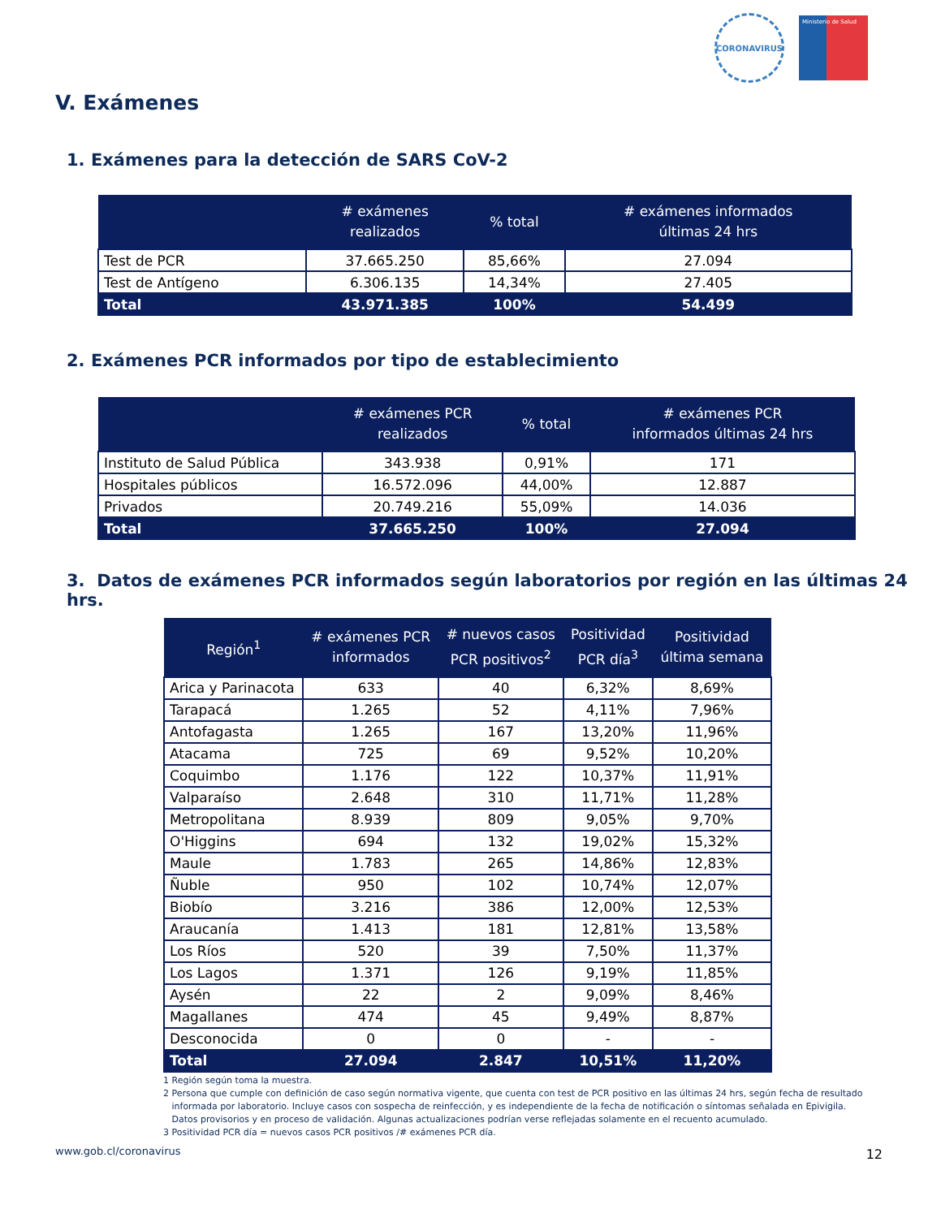CORONAVIRUS
Ministerio de Salud
V. Exámenes
1. Exámenes para la detección de SARS CoV-2
| | # exámenes realizados | % total | # exámenes informados últimas 24 hrs |
| --- | --- | --- | --- |
| Test de PCR | 37.665.250 | 85,66% | 27.094 |
| Test de Antígeno | 6.306.135 | 14,34% | 27.405 |
| Total | 43.971.385 | 100% | 54.499 |
2. Exámenes PCR informados por tipo de establecimiento
| | # exámenes PCR realizados | % total | # exámenes PCR informados últimas 24 hrs |
| --- | --- | --- | --- |
| Instituto de Salud Pública | 343.938 | 0,91% | 171 |
| Hospitales públicos | 16.572.096 | 44,00% | 12.887 |
| Privados | 20.749.216 | 55,09% | 14.036 |
| Total | 37.665.250 | 100% | 27.094 |
3. Datos de exámenes PCR informados según laboratorios por región en las últimas 24 hrs.
| Región<sup>1</sup> | # exámenes PCR informados | # nuevos casos PCR positivos<sup>2</sup> | Positividad PCR día<sup>3</sup> | Positividad última semana |
| --- | --- | --- | --- | --- |
| Arica y Parinacota | 633 | 40 | 6,32% | 8,69% |
| Tarapacá | 1.265 | 52 | 4,11% | 7,96% |
| Antofagasta | 1.265 | 167 | 13,20% | 11,96% |
| Atacama | 725 | 69 | 9,52% | 10,20% |
| Coquimbo | 1.176 | 122 | 10,37% | 11,91% |
| Valparaíso | 2.648 | 310 | 11,71% | 11,28% |
| Metropolitana | 8.939 | 809 | 9,05% | 9,70% |
| O'Higgins | 694 | 132 | 19,02% | 15,32% |
| Maule | 1.783 | 265 | 14,86% | 12,83% |
| Ñuble | 950 | 102 | 10,74% | 12,07% |
| Biobío | 3.216 | 386 | 12,00% | 12,53% |
| Araucanía | 1.413 | 181 | 12,81% | 13,58% |
| Los Ríos | 520 | 39 | 7,50% | 11,37% |
| Los Lagos | 1.371 | 126 | 9,19% | 11,85% |
| Aysén | 22 | 2 | 9,09% | 8,46% |
| Magallanes | 474 | 45 | 9,49% | 8,87% |
| Desconocida | 0 | 0 | - | - |
| Total | 27.094 | 2.847 | 10,51% | 11,20% |
1 Región según toma la muestra.
2 Persona que cumple con definición de caso según normativa vigente, que cuenta con test de PCR positivo en las últimas 24 hrs, según fecha de resultado
informada por laboratorio. Incluye casos con sospecha de reinfección, y es independiente de la fecha de notificación o síntomas señalada en Epivigila.
Datos provisorios y en proceso de validación. Algunas actualizaciones podrían verse reflejadas solamente en el recuento acumulado.
3 Positividad PCR día = nuevos casos PCR positivos /# exámenes PCR día.
www.gob.cl/coronavirus 12